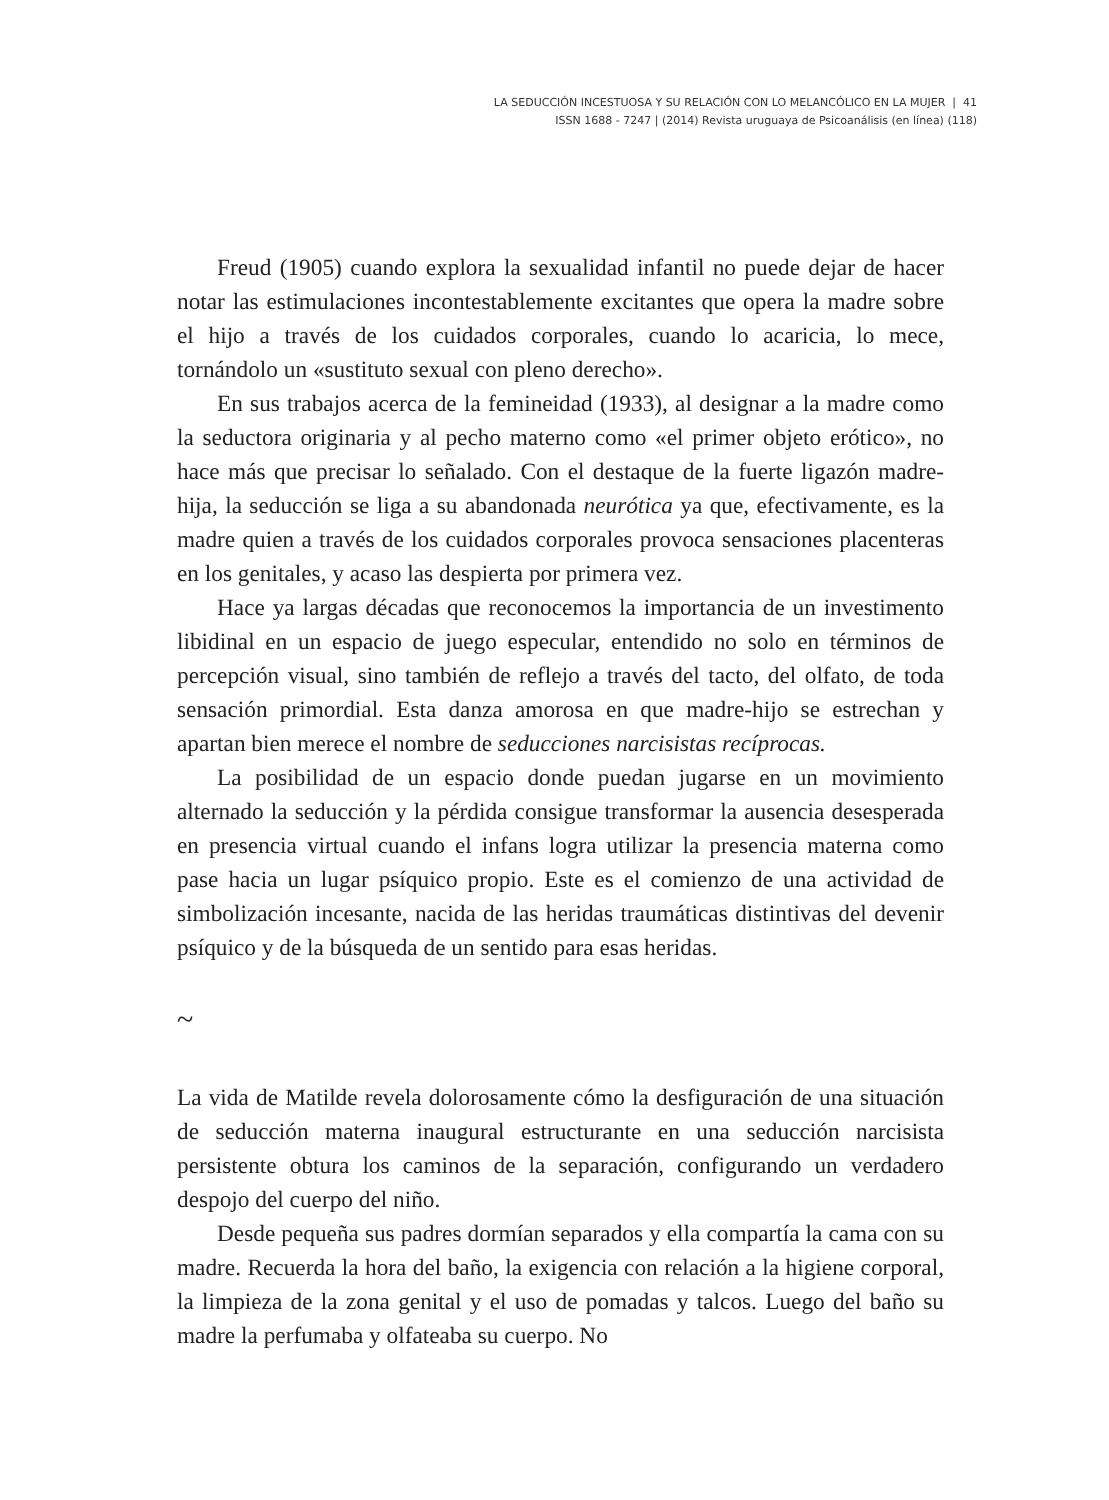LA SEDUCCIÓN INCESTUOSA Y SU RELACIÓN CON LO MELANCÓLICO EN LA MUJER | 41
ISSN 1688 - 7247 | (2014) Revista uruguaya de Psicoanálisis (en línea) (118)
Freud (1905) cuando explora la sexualidad infantil no puede dejar de hacer notar las estimulaciones incontestablemente excitantes que opera la madre sobre el hijo a través de los cuidados corporales, cuando lo acaricia, lo mece, tornándolo un «sustituto sexual con pleno derecho».
En sus trabajos acerca de la femineidad (1933), al designar a la madre como la seductora originaria y al pecho materno como «el primer objeto erótico», no hace más que precisar lo señalado. Con el destaque de la fuerte ligazón madre-hija, la seducción se liga a su abandonada neurótica ya que, efectivamente, es la madre quien a través de los cuidados corporales provoca sensaciones placenteras en los genitales, y acaso las despierta por primera vez.
Hace ya largas décadas que reconocemos la importancia de un investimento libidinal en un espacio de juego especular, entendido no solo en términos de percepción visual, sino también de reflejo a través del tacto, del olfato, de toda sensación primordial. Esta danza amorosa en que madre-hijo se estrechan y apartan bien merece el nombre de seducciones narcisistas recíprocas.
La posibilidad de un espacio donde puedan jugarse en un movimiento alternado la seducción y la pérdida consigue transformar la ausencia desesperada en presencia virtual cuando el infans logra utilizar la presencia materna como pase hacia un lugar psíquico propio. Este es el comienzo de una actividad de simbolización incesante, nacida de las heridas traumáticas distintivas del devenir psíquico y de la búsqueda de un sentido para esas heridas.
~
La vida de Matilde revela dolorosamente cómo la desfiguración de una situación de seducción materna inaugural estructurante en una seducción narcisista persistente obtura los caminos de la separación, configurando un verdadero despojo del cuerpo del niño.
Desde pequeña sus padres dormían separados y ella compartía la cama con su madre. Recuerda la hora del baño, la exigencia con relación a la higiene corporal, la limpieza de la zona genital y el uso de pomadas y talcos. Luego del baño su madre la perfumaba y olfateaba su cuerpo. No